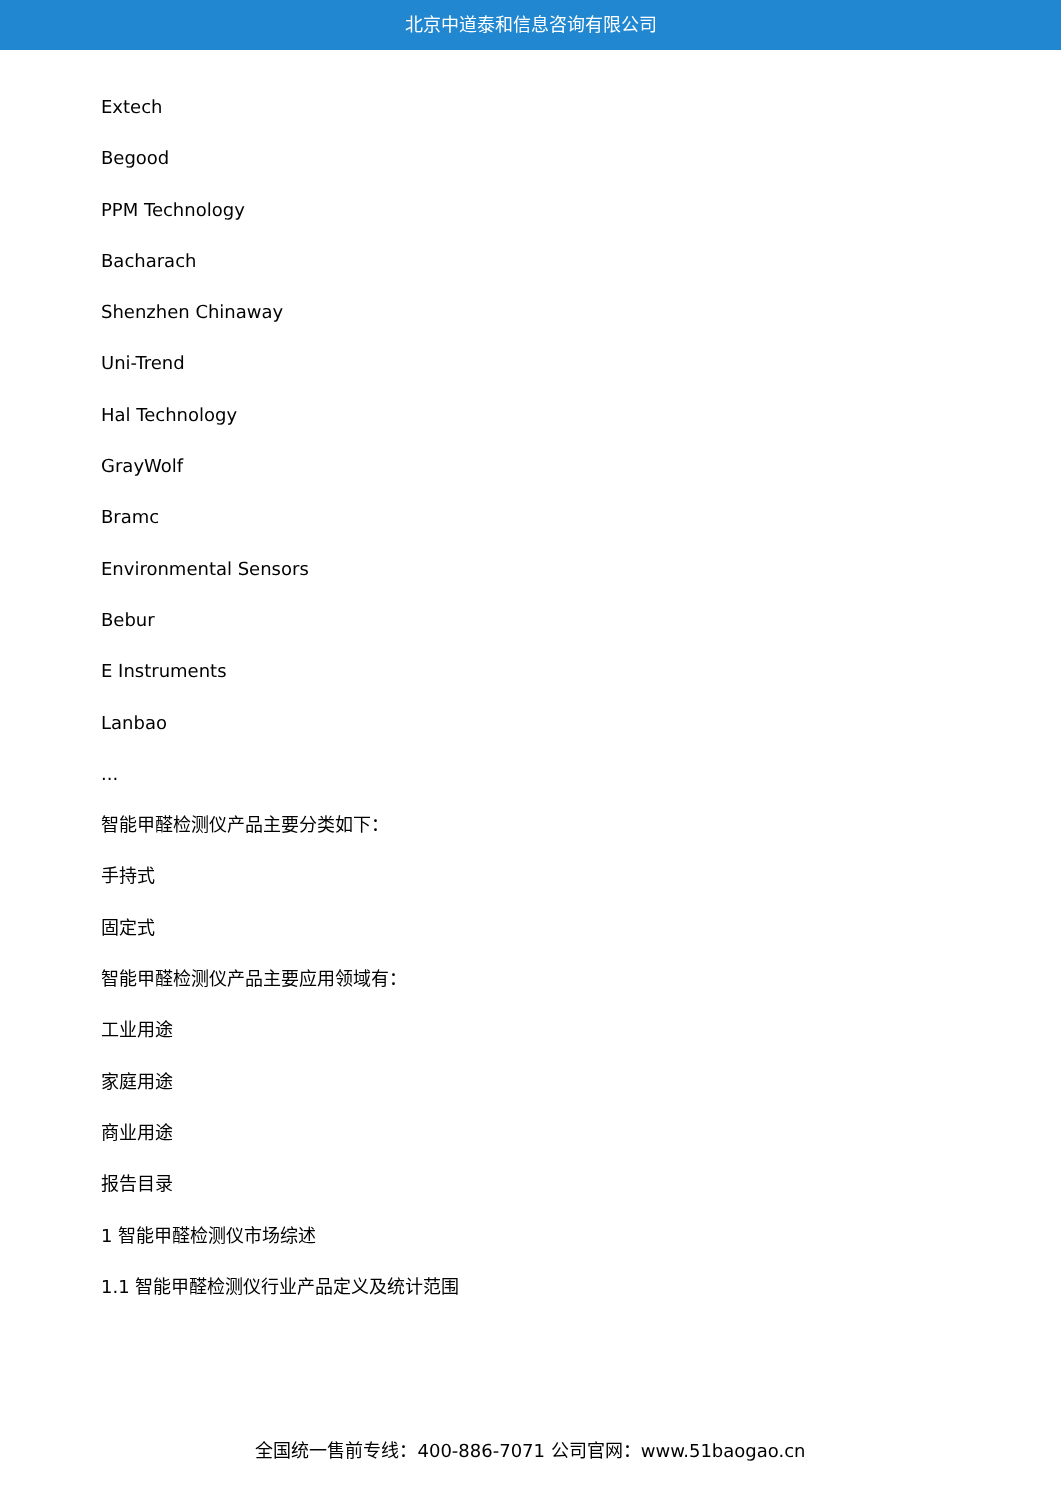北京中道泰和信息咨询有限公司
Extech
Begood
PPM Technology
Bacharach
Shenzhen Chinaway
Uni-Trend
Hal Technology
GrayWolf
Bramc
Environmental Sensors
Bebur
E Instruments
Lanbao
...
智能甲醛检测仪产品主要分类如下：
手持式
固定式
智能甲醛检测仪产品主要应用领域有：
工业用途
家庭用途
商业用途
报告目录
1 智能甲醛检测仪市场综述
1.1 智能甲醛检测仪行业产品定义及统计范围
全国统一售前专线：400-886-7071 公司官网：www.51baogao.cn